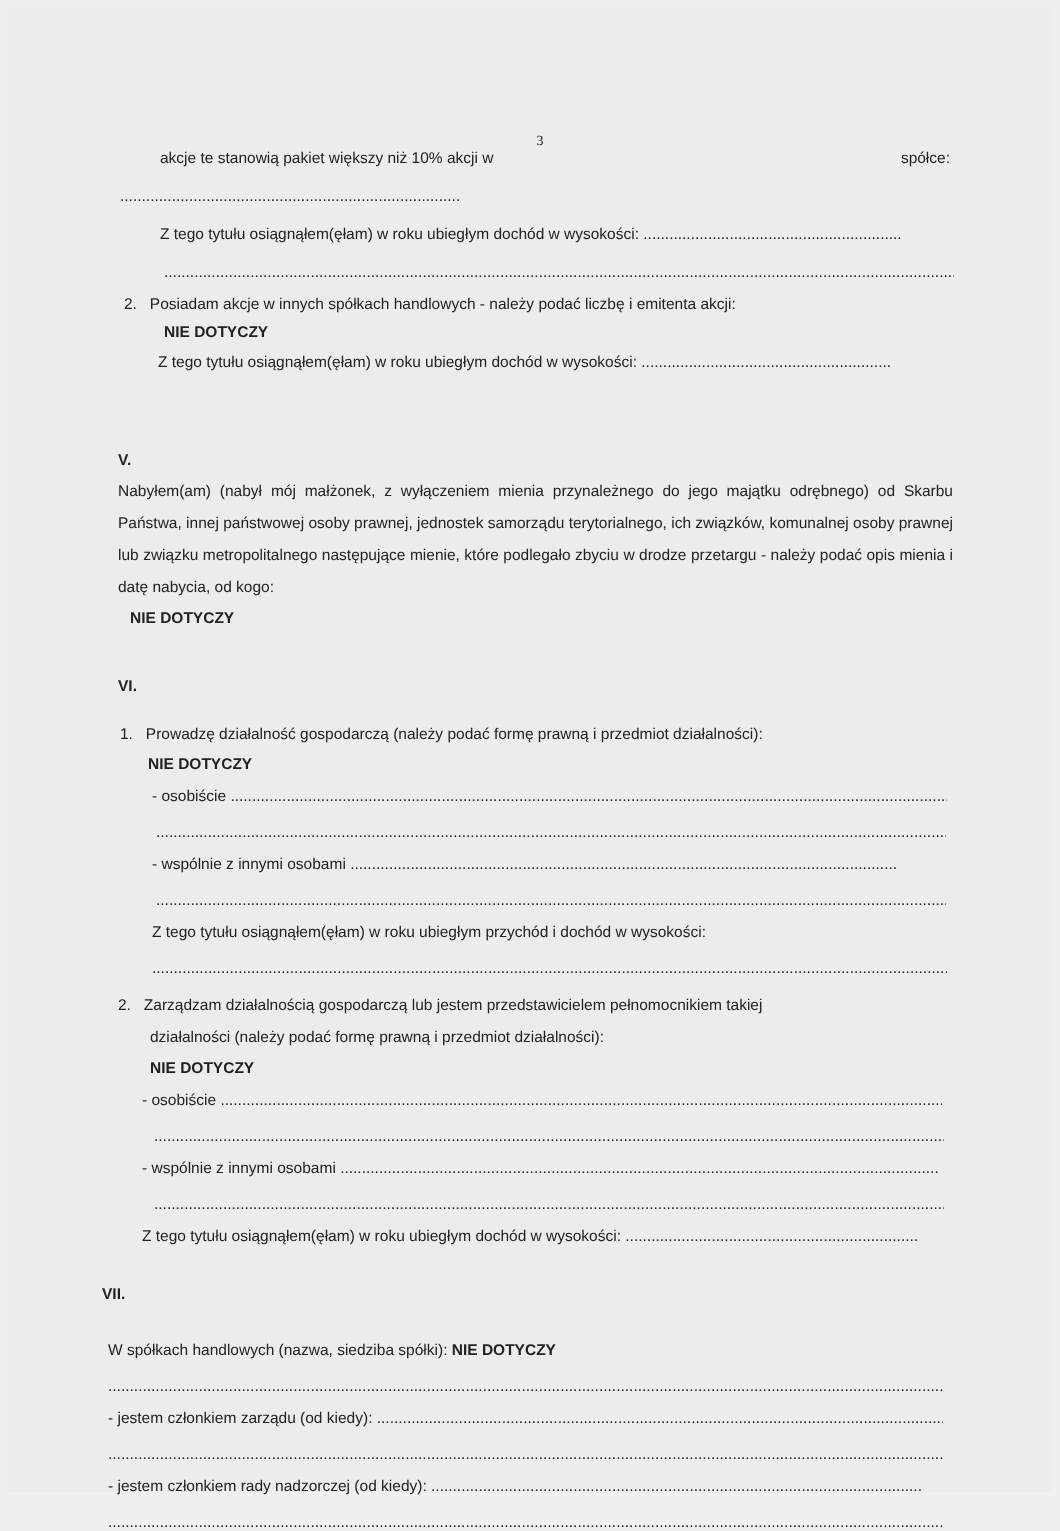3
akcje te stanowią pakiet większy niż 10% akcji w spółce:
..............................................................................................
Z tego tytułu osiągnąłem(ęłam) w roku ubiegłym dochód w wysokości: ............................................................
.........................................................................................................................................................................................................
2. Posiadam akcje w innych spółkach handlowych - należy podać liczbę i emitenta akcji:
NIE DOTYCZY
Z tego tytułu osiągnąłem(ęłam) w roku ubiegłym dochód w wysokości: ..........................................................
V.
Nabyłem(am) (nabył mój małżonek, z wyłączeniem mienia przynależnego do jego majątku odrębnego) od Skarbu Państwa, innej państwowej osoby prawnej, jednostek samorządu terytorialnego, ich związków, komunalnej osoby prawnej lub związku metropolitalnego następujące mienie, które podlegało zbyciu w drodze przetargu - należy podać opis mienia i datę nabycia, od kogo:
NIE DOTYCZY
VI.
1. Prowadzę działalność gospodarczą (należy podać formę prawną i przedmiot działalności):
NIE DOTYCZY
- osobiście .........................................................................................................................................................................
.....................................................................................................................................................................................................
- wspólnie z innymi osobami ...............................................................................................................................
.....................................................................................................................................................................................................
Z tego tytułu osiągnąłem(ęłam) w roku ubiegłym przychód i dochód w wysokości:
.....................................................................................................................................................................................................
2. Zarządzam działalnością gospodarczą lub jestem przedstawicielem pełnomocnikiem takiej
działalności (należy podać formę prawną i przedmiot działalności):
NIE DOTYCZY
- osobiście ...............................................................................................................................................................................
.....................................................................................................................................................................................................
- wspólnie z innymi osobami ...........................................................................................................................................
.....................................................................................................................................................................................................
Z tego tytułu osiągnąłem(ęłam) w roku ubiegłym dochód w wysokości: ....................................................................
VII.
W spółkach handlowych (nazwa, siedziba spółki): NIE DOTYCZY
.........................................................................................................................................................................................................
- jestem członkiem zarządu (od kiedy): .......................................................................................................................................
.........................................................................................................................................................................................................
- jestem członkiem rady nadzorczej (od kiedy): ..................................................................................................................
.........................................................................................................................................................................................................